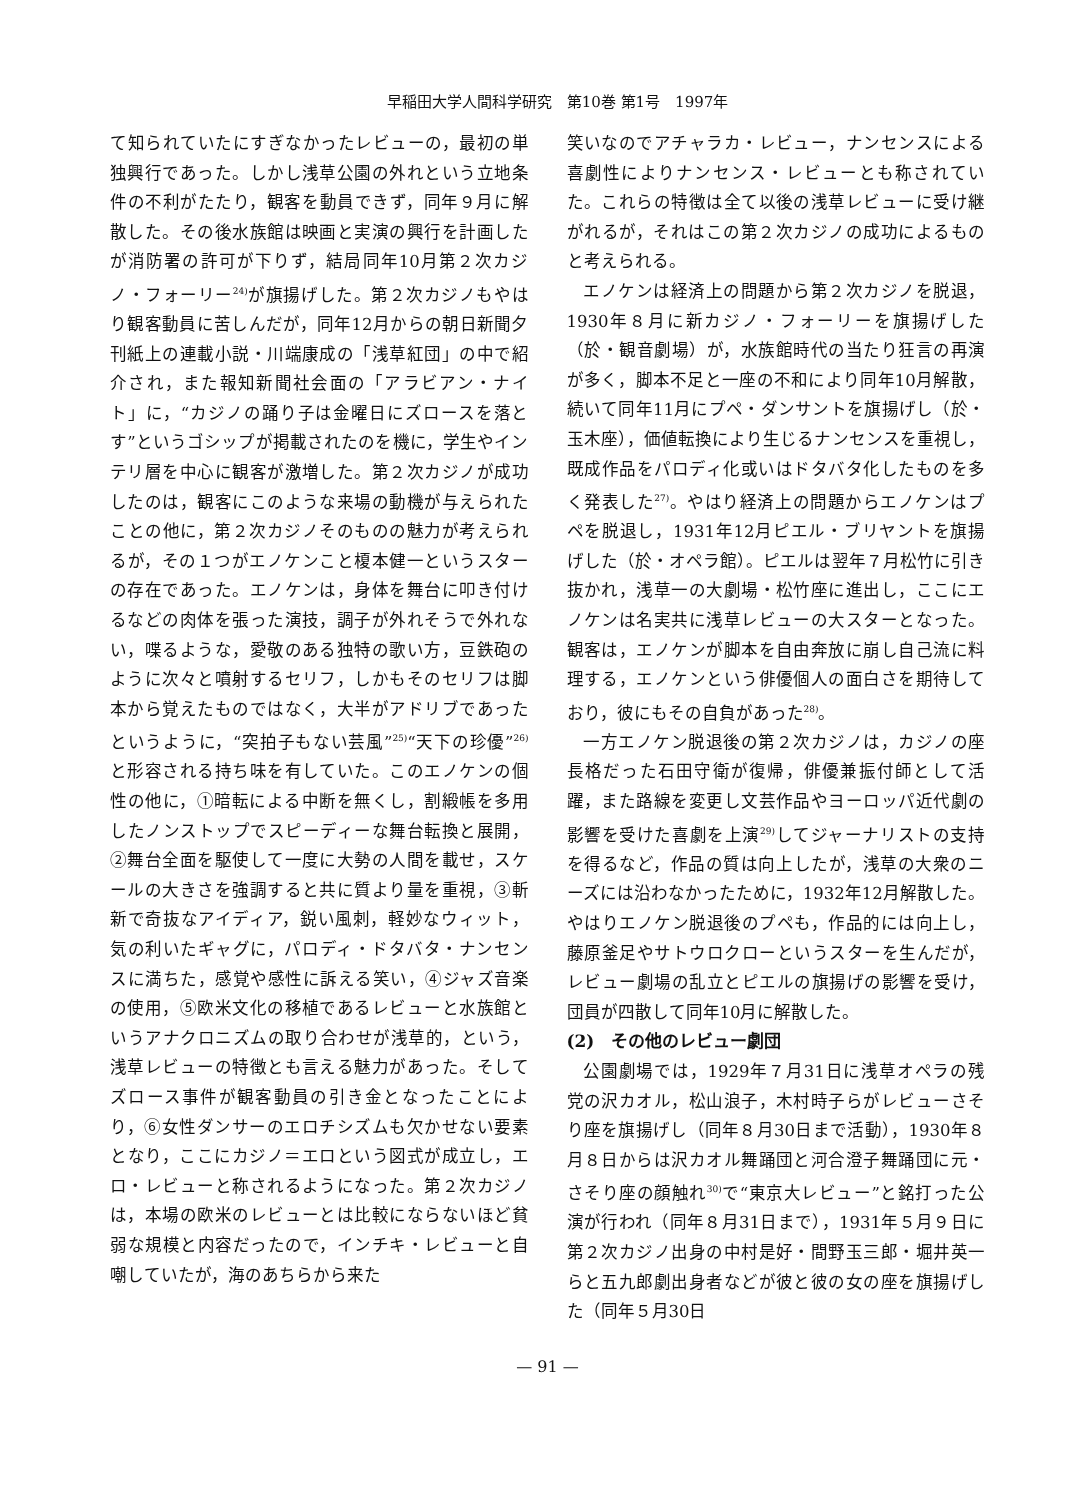早稲田大学人間科学研究　第10巻 第1号　1997年
て知られていたにすぎなかったレビューの，最初の単独興行であった。しかし浅草公園の外れという立地条件の不利がたたり，観客を動員できず，同年９月に解散した。その後水族館は映画と実演の興行を計画したが消防署の許可が下りず，結局同年10月第２次カジノ・フォーリー<sup>24)</sup>が旗揚げした。第２次カジノもやはり観客動員に苦しんだが，同年12月からの朝日新聞夕刊紙上の連載小説・川端康成の「浅草紅団」の中で紹介され，また報知新聞社会面の「アラビアン・ナイト」に，“カジノの踊り子は金曜日にズロースを落とす”というゴシップが掲載されたのを機に，学生やインテリ層を中心に観客が激増した。第２次カジノが成功したのは，観客にこのような来場の動機が与えられたことの他に，第２次カジノそのものの魅力が考えられるが，その１つがエノケンこと榎本健一というスターの存在であった。エノケンは，身体を舞台に叩き付けるなどの肉体を張った演技，調子が外れそうで外れない，喋るような，愛敬のある独特の歌い方，豆鉄砲のように次々と噴射するセリフ，しかもそのセリフは脚本から覚えたものではなく，大半がアドリブであったというように，“突拍子もない芸風”<sup>25)</sup>“天下の珍優”<sup>26)</sup>と形容される持ち味を有していた。このエノケンの個性の他に，①暗転による中断を無くし，割緞帳を多用したノンストップでスピーディーな舞台転換と展開，②舞台全面を駆使して一度に大勢の人間を載せ，スケールの大きさを強調すると共に質より量を重視，③斬新で奇抜なアイディア，鋭い風刺，軽妙なウィット，気の利いたギャグに，パロディ・ドタバタ・ナンセンスに満ちた，感覚や感性に訴える笑い，④ジャズ音楽の使用，⑤欧米文化の移植であるレビューと水族館というアナクロニズムの取り合わせが浅草的，という，浅草レビューの特徴とも言える魅力があった。そしてズロース事件が観客動員の引き金となったことにより，⑥女性ダンサーのエロチシズムも欠かせない要素となり，ここにカジノ＝エロという図式が成立し，エロ・レビューと称されるようになった。第２次カジノは，本場の欧米のレビューとは比較にならないほど貧弱な規模と内容だったので，インチキ・レビューと自嘲していたが，海のあちらから来た
笑いなのでアチャラカ・レビュー，ナンセンスによる喜劇性によりナンセンス・レビューとも称されていた。これらの特徴は全て以後の浅草レビューに受け継がれるが，それはこの第２次カジノの成功によるものと考えられる。
エノケンは経済上の問題から第２次カジノを脱退，1930年８月に新カジノ・フォーリーを旗揚げした（於・観音劇場）が，水族館時代の当たり狂言の再演が多く，脚本不足と一座の不和により同年10月解散，続いて同年11月にプペ・ダンサントを旗揚げし（於・玉木座），価値転換により生じるナンセンスを重視し，既成作品をパロディ化或いはドタバタ化したものを多く発表した<sup>27)</sup>。やはり経済上の問題からエノケンはプペを脱退し，1931年12月ピエル・ブリヤントを旗揚げした（於・オペラ館）。ピエルは翌年７月松竹に引き抜かれ，浅草一の大劇場・松竹座に進出し，ここにエノケンは名実共に浅草レビューの大スターとなった。観客は，エノケンが脚本を自由奔放に崩し自己流に料理する，エノケンという俳優個人の面白さを期待しており，彼にもその自負があった<sup>28)</sup>。
一方エノケン脱退後の第２次カジノは，カジノの座長格だった石田守衛が復帰，俳優兼振付師として活躍，また路線を変更し文芸作品やヨーロッパ近代劇の影響を受けた喜劇を上演<sup>29)</sup>してジャーナリストの支持を得るなど，作品の質は向上したが，浅草の大衆のニーズには沿わなかったために，1932年12月解散した。やはりエノケン脱退後のプペも，作品的には向上し，藤原釜足やサトウロクローというスターを生んだが，レビュー劇場の乱立とピエルの旗揚げの影響を受け，団員が四散して同年10月に解散した。
(2)　その他のレビュー劇団
公園劇場では，1929年７月31日に浅草オペラの残党の沢カオル，松山浪子，木村時子らがレビューさそり座を旗揚げし（同年８月30日まで活動），1930年８月８日からは沢カオル舞踊団と河合澄子舞踊団に元・さそり座の顔触れ<sup>30)</sup>で“東京大レビュー”と銘打った公演が行われ（同年８月31日まで），1931年５月９日に第２次カジノ出身の中村是好・間野玉三郎・堀井英一らと五九郎劇出身者などが彼と彼の女の座を旗揚げした（同年５月30日
— 91 —